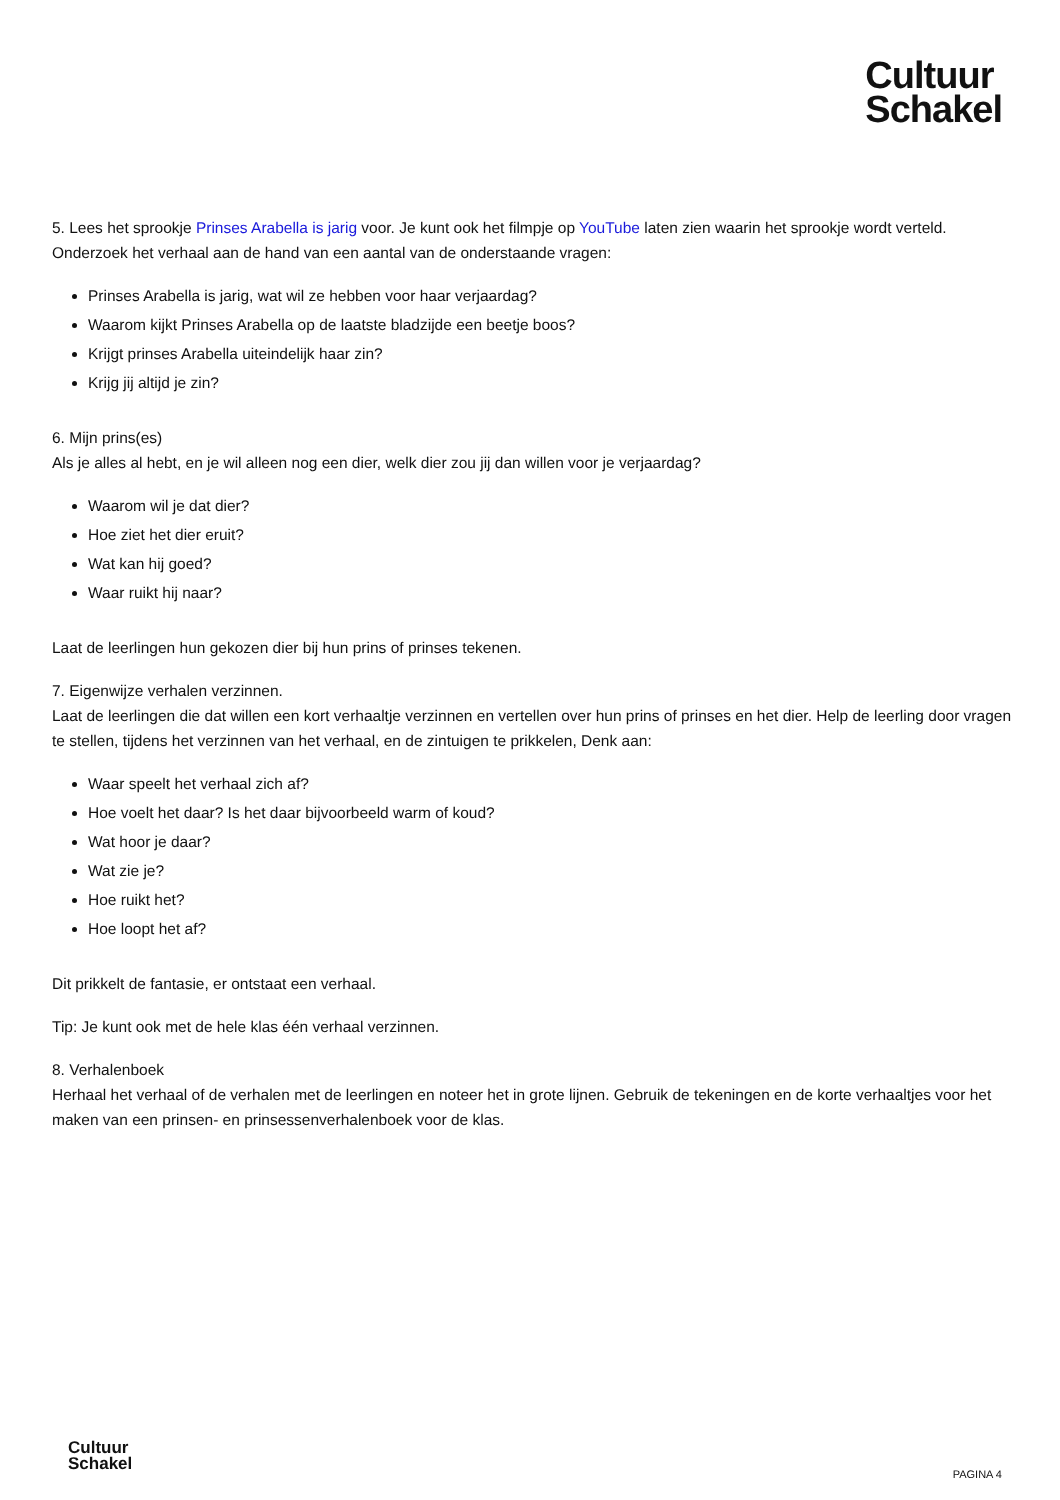Cultuur
Schakel
5. Lees het sprookje Prinses Arabella is jarig voor. Je kunt ook het filmpje op YouTube laten zien waarin het sprookje wordt verteld. Onderzoek het verhaal aan de hand van een aantal van de onderstaande vragen:
Prinses Arabella is jarig, wat wil ze hebben voor haar verjaardag?
Waarom kijkt Prinses Arabella op de laatste bladzijde een beetje boos?
Krijgt prinses Arabella uiteindelijk haar zin?
Krijg jij altijd je zin?
6. Mijn prins(es)
Als je alles al hebt, en je wil alleen nog een dier, welk dier zou jij dan willen voor je verjaardag?
Waarom wil je dat dier?
Hoe ziet het dier eruit?
Wat kan hij goed?
Waar ruikt hij naar?
Laat de leerlingen hun gekozen dier bij hun prins of prinses tekenen.
7. Eigenwijze verhalen verzinnen.
Laat de leerlingen die dat willen een kort verhaaltje verzinnen en vertellen over hun prins of prinses en het dier. Help de leerling door vragen te stellen, tijdens het verzinnen van het verhaal, en de zintuigen te prikkelen, Denk aan:
Waar speelt het verhaal zich af?
Hoe voelt het daar? Is het daar bijvoorbeeld warm of koud?
Wat hoor je daar?
Wat zie je?
Hoe ruikt het?
Hoe loopt het af?
Dit prikkelt de fantasie, er ontstaat een verhaal.
Tip: Je kunt ook met de hele klas één verhaal verzinnen.
8. Verhalenboek
Herhaal het verhaal of de verhalen met de leerlingen en noteer het in grote lijnen. Gebruik de tekeningen en de korte verhaaltjes voor het maken van een prinsen- en prinsessenverhalenboek voor de klas.
Cultuur
Schakel
PAGINA 4